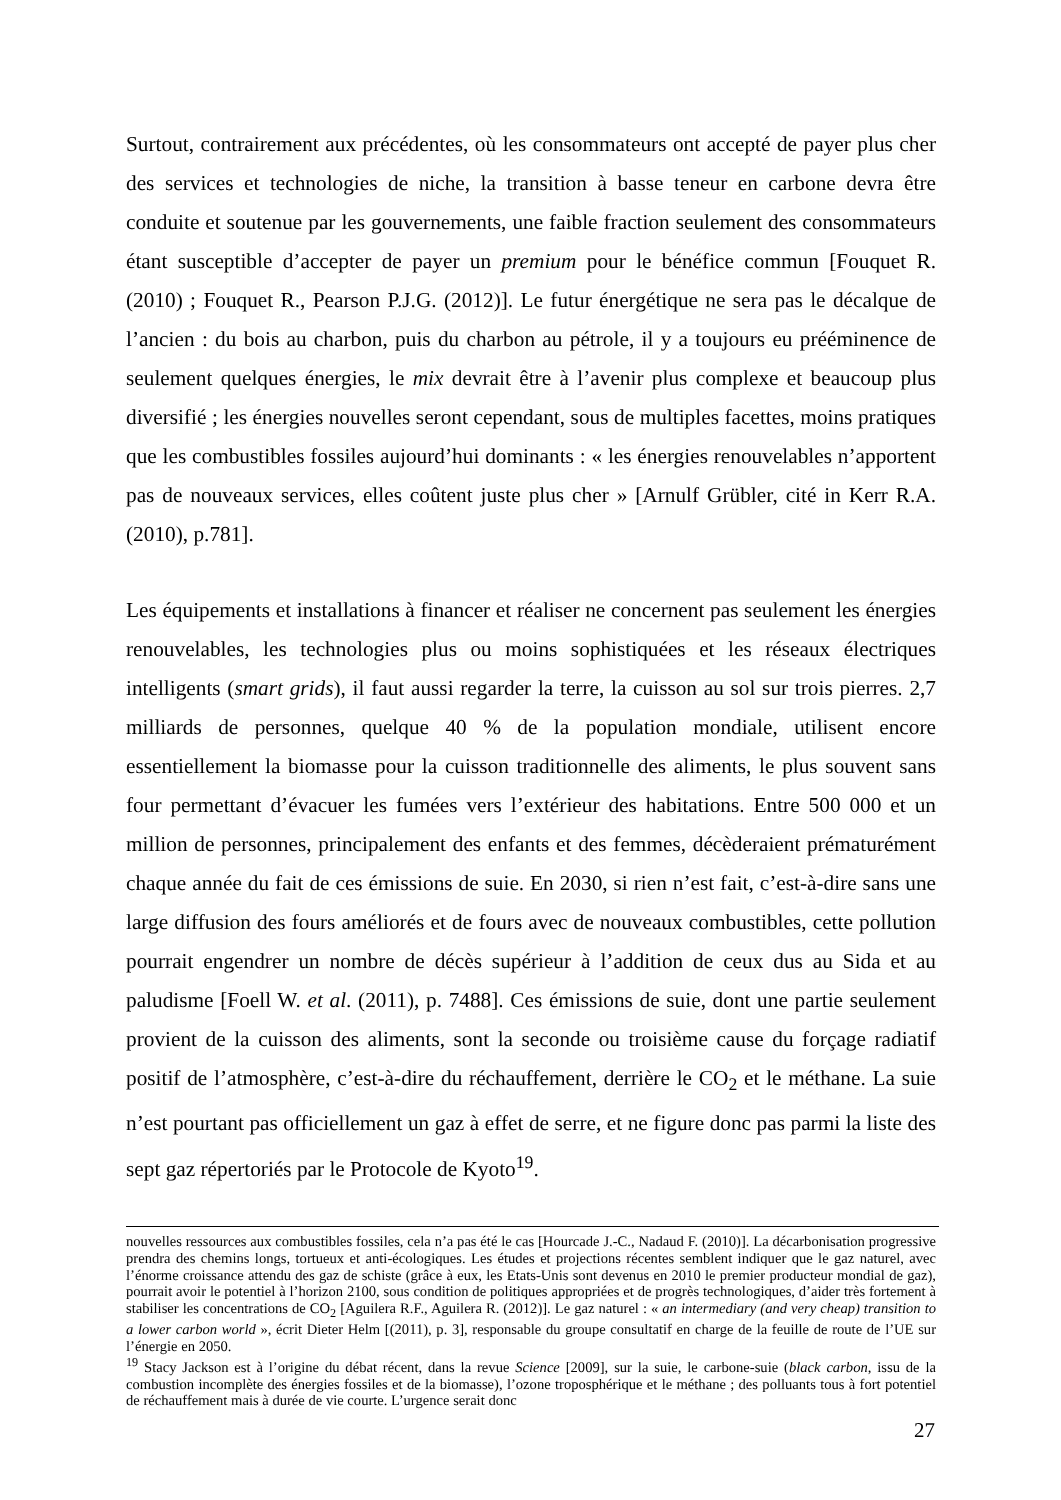Surtout, contrairement aux précédentes, où les consommateurs ont accepté de payer plus cher des services et technologies de niche, la transition à basse teneur en carbone devra être conduite et soutenue par les gouvernements, une faible fraction seulement des consommateurs étant susceptible d’accepter de payer un premium pour le bénéfice commun [Fouquet R. (2010) ; Fouquet R., Pearson P.J.G. (2012)]. Le futur énergétique ne sera pas le décalque de l’ancien : du bois au charbon, puis du charbon au pétrole, il y a toujours eu prééminence de seulement quelques énergies, le mix devrait être à l’avenir plus complexe et beaucoup plus diversifié ; les énergies nouvelles seront cependant, sous de multiples facettes, moins pratiques que les combustibles fossiles aujourd’hui dominants : « les énergies renouvelables n’apportent pas de nouveaux services, elles coûtent juste plus cher » [Arnulf Grübler, cité in Kerr R.A. (2010), p.781].
Les équipements et installations à financer et réaliser ne concernent pas seulement les énergies renouvelables, les technologies plus ou moins sophistiquées et les réseaux électriques intelligents (smart grids), il faut aussi regarder la terre, la cuisson au sol sur trois pierres. 2,7 milliards de personnes, quelque 40 % de la population mondiale, utilisent encore essentiellement la biomasse pour la cuisson traditionnelle des aliments, le plus souvent sans four permettant d’évacuer les fumées vers l’extérieur des habitations. Entre 500 000 et un million de personnes, principalement des enfants et des femmes, décèderaient prématurément chaque année du fait de ces émissions de suie. En 2030, si rien n’est fait, c’est-à-dire sans une large diffusion des fours améliorés et de fours avec de nouveaux combustibles, cette pollution pourrait engendrer un nombre de décès supérieur à l’addition de ceux dus au Sida et au paludisme [Foell W. et al. (2011), p. 7488]. Ces émissions de suie, dont une partie seulement provient de la cuisson des aliments, sont la seconde ou troisième cause du forçage radiatif positif de l’atmosphère, c’est-à-dire du réchauffement, derrière le CO<sub>2</sub> et le méthane. La suie n’est pourtant pas officiellement un gaz à effet de serre, et ne figure donc pas parmi la liste des sept gaz répertoriés par le Protocole de Kyoto<sup>19</sup>.
nouvelles ressources aux combustibles fossiles, cela n’a pas été le cas [Hourcade J.-C., Nadaud F. (2010)]. La décarbonisation progressive prendra des chemins longs, tortueux et anti-écologiques. Les études et projections récentes semblent indiquer que le gaz naturel, avec l’énorme croissance attendu des gaz de schiste (grâce à eux, les Etats-Unis sont devenus en 2010 le premier producteur mondial de gaz), pourrait avoir le potentiel à l’horizon 2100, sous condition de politiques appropriées et de progrès technologiques, d’aider très fortement à stabiliser les concentrations de CO<sub>2</sub> [Aguilera R.F., Aguilera R. (2012)]. Le gaz naturel : « an intermediary (and very cheap) transition to a lower carbon world », écrit Dieter Helm [(2011), p. 3], responsable du groupe consultatif en charge de la feuille de route de l’UE sur l’énergie en 2050.
<sup>19</sup> Stacy Jackson est à l’origine du débat récent, dans la revue Science [2009], sur la suie, le carbone-suie (black carbon, issu de la combustion incomplète des énergies fossiles et de la biomasse), l’ozone troposphérique et le méthane ; des polluants tous à fort potentiel de réchauffement mais à durée de vie courte. L’urgence serait donc
27